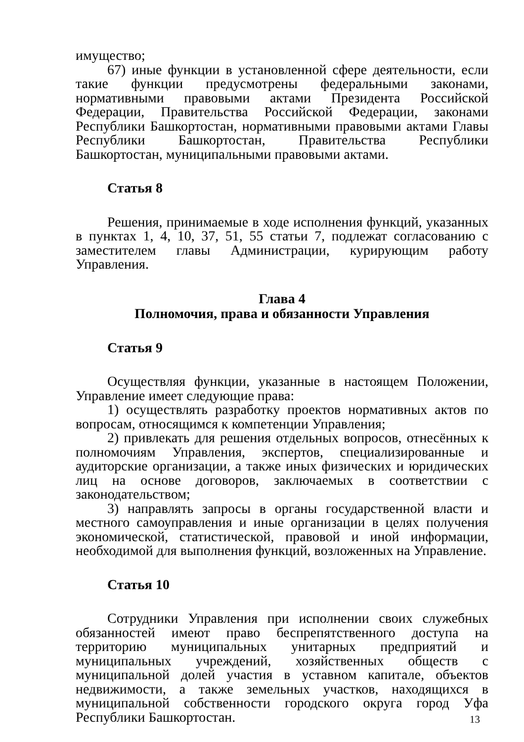имущество;
67) иные функции в установленной сфере деятельности, если такие функции предусмотрены федеральными законами, нормативными правовыми актами Президента Российской Федерации, Правительства Российской Федерации, законами Республики Башкортостан, нормативными правовыми актами Главы Республики Башкортостан, Правительства Республики Башкортостан, муниципальными правовыми актами.
Статья 8
Решения, принимаемые в ходе исполнения функций, указанных в пунктах 1, 4, 10, 37, 51, 55 статьи 7, подлежат согласованию с заместителем главы Администрации, курирующим работу Управления.
Глава 4
Полномочия, права и обязанности Управления
Статья 9
Осуществляя функции, указанные в настоящем Положении, Управление имеет следующие права:
1) осуществлять разработку проектов нормативных актов по вопросам, относящимся к компетенции Управления;
2) привлекать для решения отдельных вопросов, отнесённых к полномочиям Управления, экспертов, специализированные и аудиторские организации, а также иных физических и юридических лиц на основе договоров, заключаемых в соответствии с законодательством;
3) направлять запросы в органы государственной власти и местного самоуправления и иные организации в целях получения экономической, статистической, правовой и иной информации, необходимой для выполнения функций, возложенных на Управление.
Статья 10
Сотрудники Управления при исполнении своих служебных обязанностей имеют право беспрепятственного доступа на территорию муниципальных унитарных предприятий и муниципальных учреждений, хозяйственных обществ с муниципальной долей участия в уставном капитале, объектов недвижимости, а также земельных участков, находящихся в муниципальной собственности городского округа город Уфа Республики Башкортостан.
13